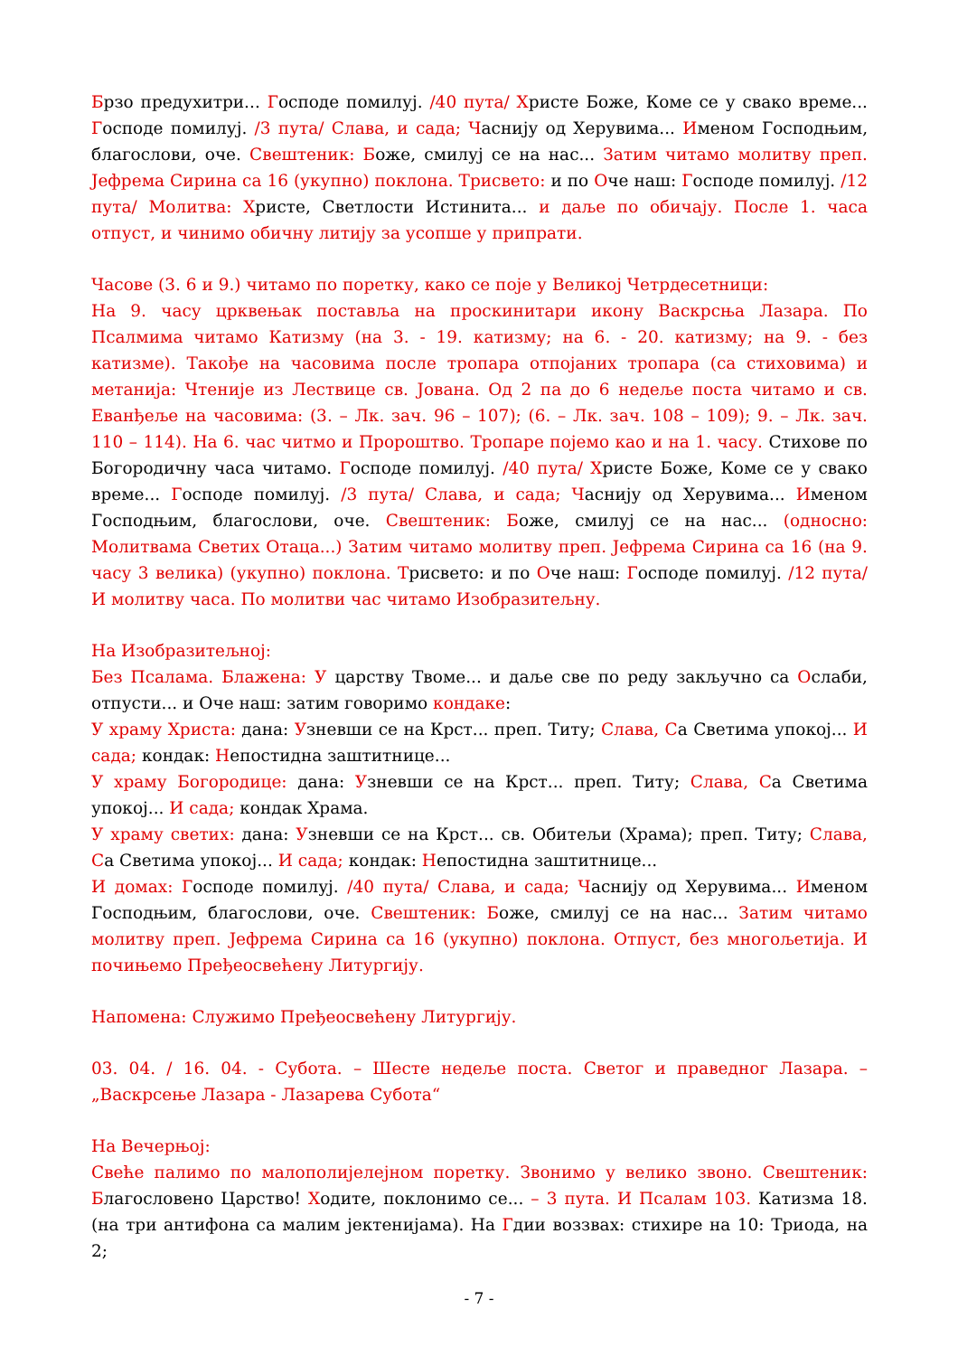Брзо предухитри... Господе помилуј. /40 пута/ Христе Боже, Коме се у свако време... Господе помилуј. /3 пута/ Слава, и сада; Часнију од Херувима... Именом Господњим, благослови, оче. Свештеник: Боже, смилуј се на нас... Затим читамо молитву преп. Јефрема Сирина са 16 (укупно) поклона. Трисвето: и по Оче наш: Господе помилуј. /12 пута/ Молитва: Христе, Светлости Истинита... и даље по обичају. После 1. часа отпуст, и чинимо обичну литију за усопше у припрати.
Часове (3. 6 и 9.) читамо по поретку, како се поје у Великој Четрдесетници:
На 9. часу црквењак поставља на проскинитари икону Васкрсња Лазара. По Псалмима читамо Катизму (на 3. - 19. катизму; на 6. - 20. катизму; на 9. - без катизме). Такође на часовима после тропара отпојаних тропара (са стиховима) и метанија: Чтеније из Лествице св. Јована. Од 2 па до 6 недеље поста читамо и св. Еванђеље на часовима: (3. – Лк. зач. 96 – 107); (6. – Лк. зач. 108 – 109); 9. – Лк. зач. 110 – 114). На 6. час читмо и Пророштво. Тропаре појемо као и на 1. часу. Стихове по Богородичну часа читамо. Господе помилуј. /40 пута/ Христе Боже, Коме се у свако време... Господе помилуј. /3 пута/ Слава, и сада; Часнију од Херувима... Именом Господњим, благослови, оче. Свештеник: Боже, смилуј се на нас... (односно: Молитвама Светих Отаца...) Затим читамо молитву преп. Јефрема Сирина са 16 (на 9. часу 3 велика) (укупно) поклона. Трисвето: и по Оче наш: Господе помилуј. /12 пута/ И молитву часа. По молитви час читамо Изобразитељну.
На Изобразитељној:
Без Псалама. Блажена: У царству Твоме... и даље све по реду закључно са Ослаби, отпусти... и Оче наш: затим говоримо кондаке:
У храму Христа: дана: Узневши се на Крст... преп. Титу; Слава, Са Светима упокој... И сада; кондак: Непостидна заштитнице...
У храму Богородице: дана: Узневши се на Крст... преп. Титу; Слава, Са Светима упокој... И сада; кондак Храма.
У храму светих: дана: Узневши се на Крст... св. Обитељи (Храма); преп. Титу; Слава, Са Светима упокој... И сада; кондак: Непостидна заштитнице...
И домах: Господе помилуј. /40 пута/ Слава, и сада; Часнију од Херувима... Именом Господњим, благослови, оче. Свештеник: Боже, смилуј се на нас... Затим читамо молитву преп. Јефрема Сирина са 16 (укупно) поклона. Отпуст, без многољетија. И почињемо Пређеосвећену Литургију.
Напомена: Служимо Пређеосвећену Литургију.
03. 04. / 16. 04. - Субота. – Шесте недеље поста. Светог и праведног Лазара. – „Васкрсење Лазара - Лазарева Субота“
На Вечерњој:
Свеће палимо по малополијелејном поретку. Звонимо у велико звоно. Свештеник: Благословено Царство! Ходите, поклонимо се... – 3 пута. И Псалам 103. Катизма 18. (на три антифона са малим јектенијама). На Гдии воззвах: стихире на 10: Триода, на 2;
- 7 -